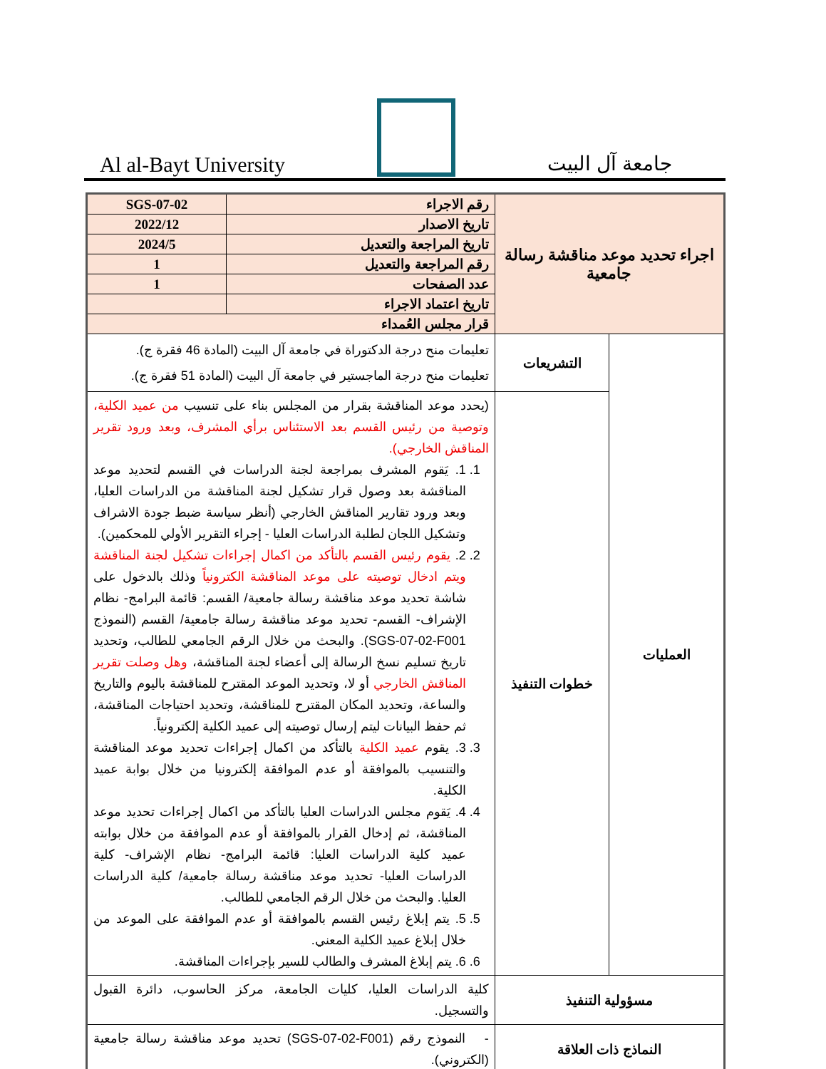Al al-Bayt University
جامعة آل البيت
| اجراء تحديد موعد مناقشة رسالة جامعية | | رقم الاجراء | SGS-07-02 |
| | | تاريخ الاصدار | 2022/12 |
| | | تاريخ المراجعة والتعديل | 2024/5 |
| | | رقم المراجعة والتعديل | 1 |
| | | عدد الصفحات | 1 |
| | | تاريخ اعتماد الاجراء | |
| | | قرار مجلس العُمداء | |
| العمليات | التشريعات | تعليمات منح درجة الدكتوراة في جامعة آل البيت (المادة 46 فقرة ج). تعليمات منح درجة الماجستير في جامعة آل البيت (المادة 51 فقرة ج). | |
| | خطوات التنفيذ | (يحدد موعد المناقشة بقرار من المجلس بناء على تنسيب من عميد الكلية، وتوصية من رئيس القسم بعد الاستئناس برأي المشرف، وبعد ورود تقرير المناقش الخارجي). 1. 1. يَقوم المشرف بمراجعة لجنة الدراسات في القسم لتحديد موعد المناقشة بعد وصول قرار تشكيل لجنة المناقشة من الدراسات العليا، وبعد ورود تقارير المناقش الخارجي (أنظر سياسة ضبط جودة الاشراف وتشكيل اللجان لطلبة الدراسات العليا - إجراء التقرير الأولي للمحكمين). 2. 2. يقوم رئيس القسم بالتأكد من اكمال إجراءات تشكيل لجنة المناقشة ويتم ادخال توصيته على موعد المناقشة الكترونياً وذلك بالدخول على شاشة تحديد موعد مناقشة رسالة جامعية/ القسم: قائمة البرامج- نظام الإشراف- القسم- تحديد موعد مناقشة رسالة جامعية/ القسم (النموذج SGS-07-02-F001). والبحث من خلال الرقم الجامعي للطالب، وتحديد تاريخ تسليم نسخ الرسالة إلى أعضاء لجنة المناقشة، وهل وصلت تقرير المناقش الخارجي أو لا، وتحديد الموعد المقترح للمناقشة باليوم والتاريخ والساعة، وتحديد المكان المقترح للمناقشة، وتحديد احتياجات المناقشة، ثم حفظ البيانات ليتم إرسال توصيته إلى عميد الكلية إلكترونياً. 3. 3. يقوم عميد الكلية بالتأكد من اكمال إجراءات تحديد موعد المناقشة والتنسيب بالموافقة أو عدم الموافقة إلكترونيا من خلال بوابة عميد الكلية. 4. 4. يَقوم مجلس الدراسات العليا بالتأكد من اكمال إجراءات تحديد موعد المناقشة، ثم إدخال القرار بالموافقة أو عدم الموافقة من خلال بوابته عميد كلية الدراسات العليا: قائمة البرامج- نظام الإشراف- كلية الدراسات العليا- تحديد موعد مناقشة رسالة جامعية/ كلية الدراسات العليا. والبحث من خلال الرقم الجامعي للطالب. 5. 5. يتم إبلاغ رئيس القسم بالموافقة أو عدم الموافقة على الموعد من خلال إبلاغ عميد الكلية المعني. 6. 6. يتم إبلاغ المشرف والطالب للسير بإجراءات المناقشة. | |
| مسؤولية التنفيذ | | كلية الدراسات العليا، كليات الجامعة، مركز الحاسوب، دائرة القبول والتسجيل. | |
| النماذج ذات العلاقة | | - النموذج رقم (SGS-07-02-F001) تحديد موعد مناقشة رسالة جامعية (الكتروني). | |